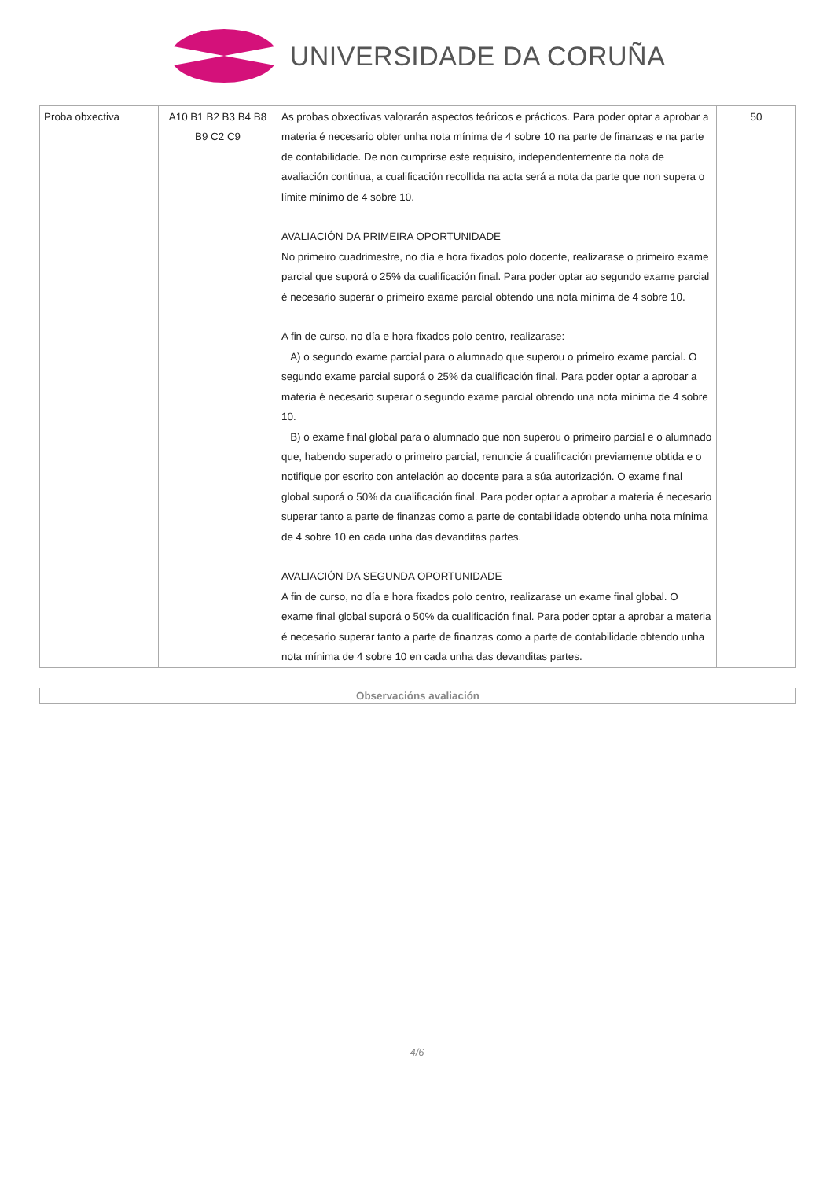UNIVERSIDADE DA CORUÑA
| Proba obxectiva | A10 B1 B2 B3 B4 B8 B9 C2 C9 | As probas obxectivas valorarán aspectos teóricos e prácticos. Para poder optar a aprobar a materia é necesario obter unha nota mínima de 4 sobre 10 na parte de finanzas e na parte de contabilidade. De non cumprirse este requisito, independentemente da nota de avaliación continua, a cualificación recollida na acta será a nota da parte que non supera o límite mínimo de 4 sobre 10. AVALIACIÓN DA PRIMEIRA OPORTUNIDADE No primeiro cuadrimestre, no día e hora fixados polo docente, realizarase o primeiro exame parcial que suporá o 25% da cualificación final. Para poder optar ao segundo exame parcial é necesario superar o primeiro exame parcial obtendo una nota mínima de 4 sobre 10. A fin de curso, no día e hora fixados polo centro, realizarase: A) o segundo exame parcial para o alumnado que superou o primeiro exame parcial. O segundo exame parcial suporá o 25% da cualificación final. Para poder optar a aprobar a materia é necesario superar o segundo exame parcial obtendo una nota mínima de 4 sobre 10. B) o exame final global para o alumnado que non superou o primeiro parcial e o alumnado que, habendo superado o primeiro parcial, renuncie á cualificación previamente obtida e o notifique por escrito con antelación ao docente para a súa autorización. O exame final global suporá o 50% da cualificación final. Para poder optar a aprobar a materia é necesario superar tanto a parte de finanzas como a parte de contabilidade obtendo unha nota mínima de 4 sobre 10 en cada unha das devanditas partes. AVALIACIÓN DA SEGUNDA OPORTUNIDADE A fin de curso, no día e hora fixados polo centro, realizarase un exame final global. O exame final global suporá o 50% da cualificación final. Para poder optar a aprobar a materia é necesario superar tanto a parte de finanzas como a parte de contabilidade obtendo unha nota mínima de 4 sobre 10 en cada unha das devanditas partes. | 50 |
Observacións avaliación
4/6